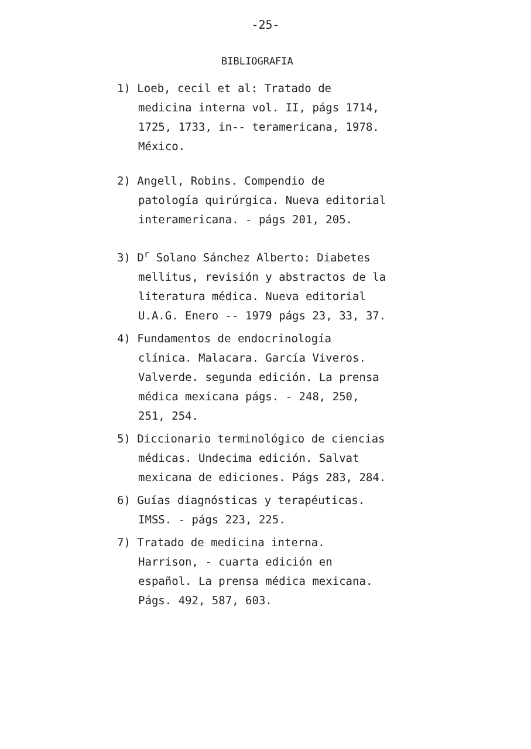-25-
BIBLIOGRAFIA
1) Loeb, cecil et al: Tratado de medicina interna vol. II, págs 1714, 1725, 1733, in-- teramericana, 1978. México.
2) Angell, Robins. Compendio de patología quirúrgica. Nueva editorial interamericana. - págs 201, 205.
3) D<sup>r</sup> Solano Sánchez Alberto: Diabetes mellitus, revisión y abstractos de la literatura médica. Nueva editorial U.A.G. Enero -- 1979 págs 23, 33, 37.
4) Fundamentos de endocrinología clínica. Malacara. García Viveros. Valverde. segunda edición. La prensa médica mexicana págs. - 248, 250, 251, 254.
5) Diccionario terminológico de ciencias médicas. Undecima edición. Salvat mexicana de ediciones. Págs 283, 284.
6) Guías diagnósticas y terapéuticas. IMSS. - págs 223, 225.
7) Tratado de medicina interna. Harrison, - cuarta edición en español. La prensa médica mexicana. Págs. 492, 587, 603.